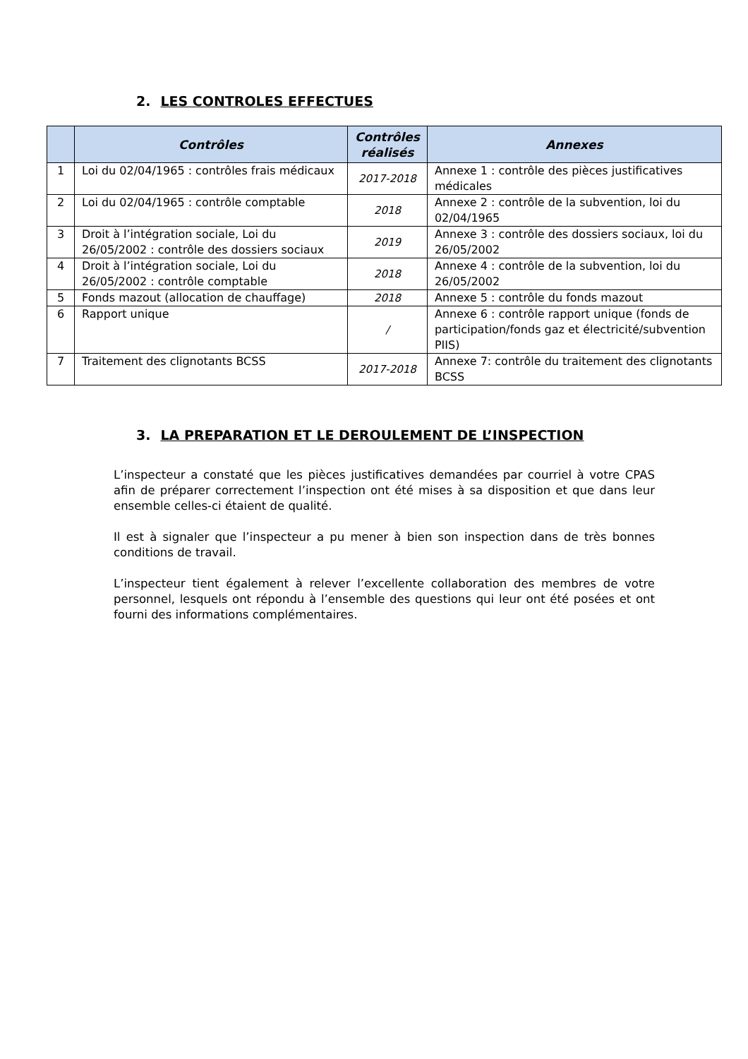2. LES CONTROLES EFFECTUES
| | Contrôles | Contrôles réalisés | Annexes |
| --- | --- | --- | --- |
| 1 | Loi du 02/04/1965 : contrôles frais médicaux | 2017-2018 | Annexe 1 : contrôle des pièces justificatives médicales |
| 2 | Loi du 02/04/1965 : contrôle comptable | 2018 | Annexe 2 : contrôle de la subvention, loi du 02/04/1965 |
| 3 | Droit à l’intégration sociale, Loi du 26/05/2002 : contrôle des dossiers sociaux | 2019 | Annexe 3 : contrôle des dossiers sociaux, loi du 26/05/2002 |
| 4 | Droit à l’intégration sociale, Loi du 26/05/2002 : contrôle comptable | 2018 | Annexe 4 : contrôle de la subvention, loi du 26/05/2002 |
| 5 | Fonds mazout (allocation de chauffage) | 2018 | Annexe 5 : contrôle du fonds mazout |
| 6 | Rapport unique | / | Annexe 6 : contrôle rapport unique (fonds de participation/fonds gaz et électricité/subvention PIIS) |
| 7 | Traitement des clignotants BCSS | 2017-2018 | Annexe 7: contrôle du traitement des clignotants BCSS |
3. LA PREPARATION ET LE DEROULEMENT DE L’INSPECTION
L’inspecteur a constaté que les pièces justificatives demandées par courriel à votre CPAS afin de préparer correctement l’inspection ont été mises à sa disposition et que dans leur ensemble celles-ci étaient de qualité.
Il est à signaler que l’inspecteur a pu mener à bien son inspection dans de très bonnes conditions de travail.
L’inspecteur tient également à relever l’excellente collaboration des membres de votre personnel, lesquels ont répondu à l’ensemble des questions qui leur ont été posées et ont fourni des informations complémentaires.